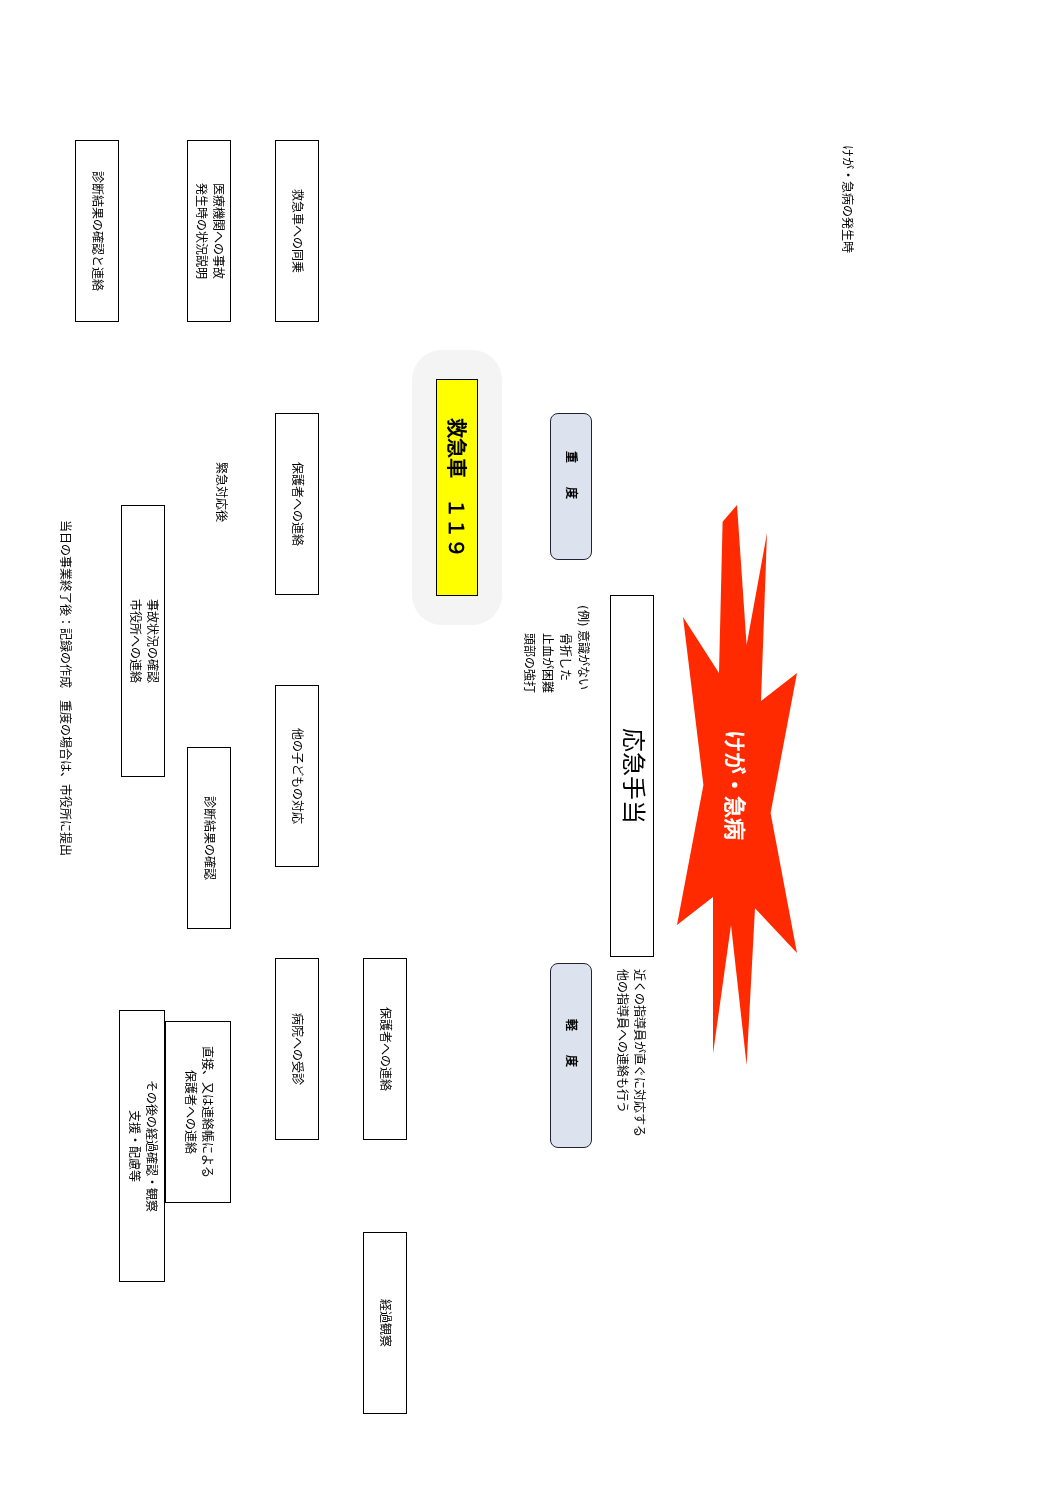けが・急病の発生時
けが・急病
応急手当
近くの指導員が直ぐに対応する
他の指導員への連絡も行う
重度
(例) 意識がない
　　 骨折した
　　 止血が困難
　　 頭部の強打
軽度
救急車　１１９
保護者への連絡
経過観察
救急車への同乗
保護者への連絡
他の子どもの対応
病院への受診
医療機関への事故
発生時の状況説明
緊急対応後
診断結果の確認
直接、又は連絡帳による
保護者への連絡
事故状況の確認
市役所への連絡
その後の経過確認・観察
支援・配慮等
診断結果の確認と連絡
当日の事業終了後：記録の作成　重度の場合は、市役所に提出